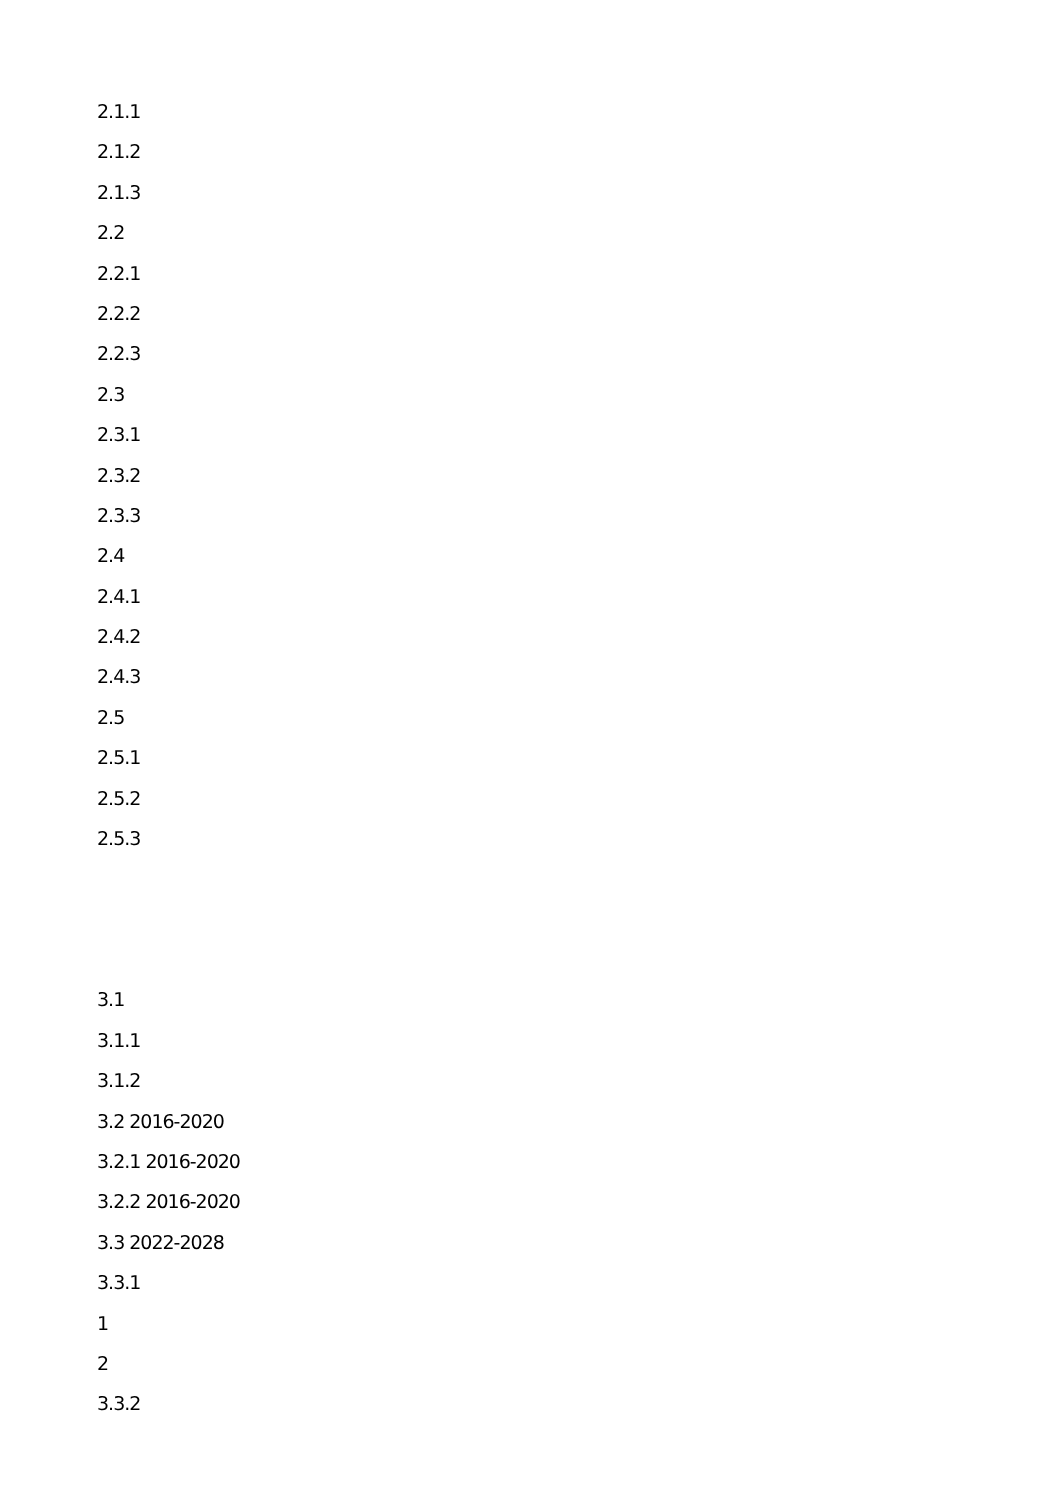2.1.1
2.1.2
2.1.3
2.2
2.2.1
2.2.2
2.2.3
2.3
2.3.1
2.3.2
2.3.3
2.4
2.4.1
2.4.2
2.4.3
2.5
2.5.1
2.5.2
2.5.3
3.1
3.1.1
3.1.2
3.2 2016-2020
3.2.1 2016-2020
3.2.2 2016-2020
3.3 2022-2028
3.3.1
1
2
3.3.2